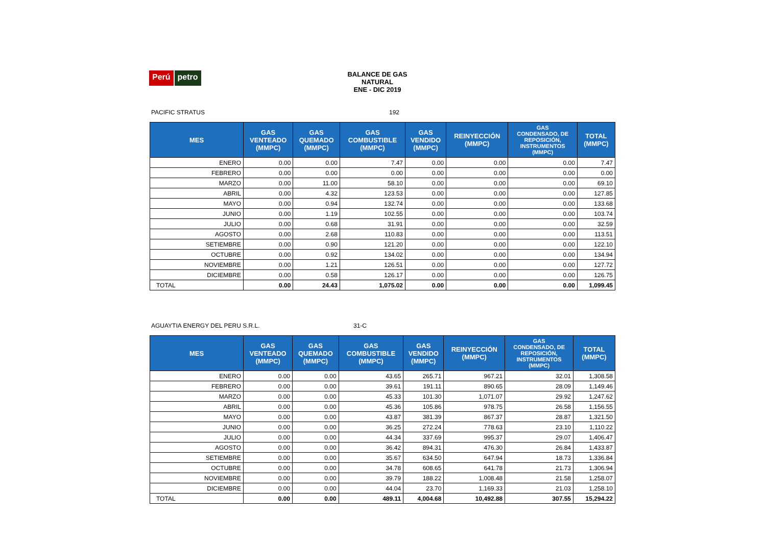Perú petro
BALANCE DE GAS NATURAL
ENE - DIC 2019
PACIFIC STRATUS 192
| MES | GAS VENTEADO (MMPC) | GAS QUEMADO (MMPC) | GAS COMBUSTIBLE (MMPC) | GAS VENDIDO (MMPC) | REINYECCIÓN (MMPC) | GAS CONDENSADO, DE REPOSICIÓN, INSTRUMENTOS (MMPC) | TOTAL (MMPC) |
| --- | --- | --- | --- | --- | --- | --- | --- |
| ENERO | 0.00 | 0.00 | 7.47 | 0.00 | 0.00 | 0.00 | 7.47 |
| FEBRERO | 0.00 | 0.00 | 0.00 | 0.00 | 0.00 | 0.00 | 0.00 |
| MARZO | 0.00 | 11.00 | 58.10 | 0.00 | 0.00 | 0.00 | 69.10 |
| ABRIL | 0.00 | 4.32 | 123.53 | 0.00 | 0.00 | 0.00 | 127.85 |
| MAYO | 0.00 | 0.94 | 132.74 | 0.00 | 0.00 | 0.00 | 133.68 |
| JUNIO | 0.00 | 1.19 | 102.55 | 0.00 | 0.00 | 0.00 | 103.74 |
| JULIO | 0.00 | 0.68 | 31.91 | 0.00 | 0.00 | 0.00 | 32.59 |
| AGOSTO | 0.00 | 2.68 | 110.83 | 0.00 | 0.00 | 0.00 | 113.51 |
| SETIEMBRE | 0.00 | 0.90 | 121.20 | 0.00 | 0.00 | 0.00 | 122.10 |
| OCTUBRE | 0.00 | 0.92 | 134.02 | 0.00 | 0.00 | 0.00 | 134.94 |
| NOVIEMBRE | 0.00 | 1.21 | 126.51 | 0.00 | 0.00 | 0.00 | 127.72 |
| DICIEMBRE | 0.00 | 0.58 | 126.17 | 0.00 | 0.00 | 0.00 | 126.75 |
| TOTAL | 0.00 | 24.43 | 1,075.02 | 0.00 | 0.00 | 0.00 | 1,099.45 |
AGUAYTIA ENERGY DEL PERU S.R.L. 31-C
| MES | GAS VENTEADO (MMPC) | GAS QUEMADO (MMPC) | GAS COMBUSTIBLE (MMPC) | GAS VENDIDO (MMPC) | REINYECCIÓN (MMPC) | GAS CONDENSADO, DE REPOSICIÓN, INSTRUMENTOS (MMPC) | TOTAL (MMPC) |
| --- | --- | --- | --- | --- | --- | --- | --- |
| ENERO | 0.00 | 0.00 | 43.65 | 265.71 | 967.21 | 32.01 | 1,308.58 |
| FEBRERO | 0.00 | 0.00 | 39.61 | 191.11 | 890.65 | 28.09 | 1,149.46 |
| MARZO | 0.00 | 0.00 | 45.33 | 101.30 | 1,071.07 | 29.92 | 1,247.62 |
| ABRIL | 0.00 | 0.00 | 45.36 | 105.86 | 978.75 | 26.58 | 1,156.55 |
| MAYO | 0.00 | 0.00 | 43.87 | 381.39 | 867.37 | 28.87 | 1,321.50 |
| JUNIO | 0.00 | 0.00 | 36.25 | 272.24 | 778.63 | 23.10 | 1,110.22 |
| JULIO | 0.00 | 0.00 | 44.34 | 337.69 | 995.37 | 29.07 | 1,406.47 |
| AGOSTO | 0.00 | 0.00 | 36.42 | 894.31 | 476.30 | 26.84 | 1,433.87 |
| SETIEMBRE | 0.00 | 0.00 | 35.67 | 634.50 | 647.94 | 18.73 | 1,336.84 |
| OCTUBRE | 0.00 | 0.00 | 34.78 | 608.65 | 641.78 | 21.73 | 1,306.94 |
| NOVIEMBRE | 0.00 | 0.00 | 39.79 | 188.22 | 1,008.48 | 21.58 | 1,258.07 |
| DICIEMBRE | 0.00 | 0.00 | 44.04 | 23.70 | 1,169.33 | 21.03 | 1,258.10 |
| TOTAL | 0.00 | 0.00 | 489.11 | 4,004.68 | 10,492.88 | 307.55 | 15,294.22 |